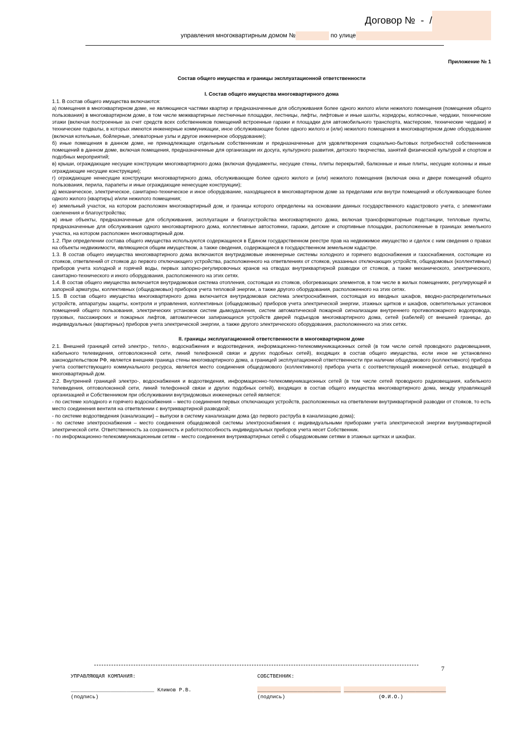Договор № - /
управления многоквартирным домом № по улице
Приложение № 1
Состав общего имущества и границы эксплуатационной ответственности
I. Состав общего имущества многоквартирного дома
1.1. В состав общего имущества включаются:
а) помещения в многоквартирном доме, не являющиеся частями квартир и предназначенные для обслуживания более одного жилого и/или нежилого помещения (помещения общего пользования) в многоквартирном доме, в том числе межквартирные лестничные площадки, лестницы, лифты, лифтовые и иные шахты, коридоры, колясочные, чердаки, технические этажи (включая построенные за счет средств всех собственников помещений встроенные гаражи и площадки для автомобильного транспорта, мастерские, технические чердаки) и технические подвалы, в которых имеются инженерные коммуникации, иное обслуживающее более одного жилого и (или) нежилого помещения в многоквартирном доме оборудование (включая котельные, бойлерные, элеваторные узлы и другое инженерное оборудование);
б) иные помещения в данном доме, не принадлежащие отдельным собственникам и предназначенные для удовлетворения социально-бытовых потребностей собственников помещений в данном доме, включая помещения, предназначенные для организации их досуга, культурного развития, детского творчества, занятий физической культурой и спортом и подобных мероприятий;
в) крыши, ограждающие несущие конструкции многоквартирного дома (включая фундаменты, несущие стены, плиты перекрытий, балконные и иные плиты, несущие колонны и иные ограждающие несущие конструкции);
г) ограждающие ненесущие конструкции многоквартирного дома, обслуживающие более одного жилого и (или) нежилого помещения (включая окна и двери помещений общего пользования, перила, парапеты и иные ограждающие ненесущие конструкции);
д) механическое, электрическое, санитарно-техническое и иное оборудование, находящееся в многоквартирном доме за пределами или внутри помещений и обслуживающее более одного жилого (квартиры) и/или нежилого помещения;
е) земельный участок, на котором расположен многоквартирный дом, и границы которого определены на основании данных государственного кадастрового учета, с элементами озеленения и благоустройства;
ж) иные объекты, предназначенные для обслуживания, эксплуатации и благоустройства многоквартирного дома, включая трансформаторные подстанции, тепловые пункты, предназначенные для обслуживания одного многоквартирного дома, коллективные автостоянки, гаражи, детские и спортивные площадки, расположенные в границах земельного участка, на котором расположен многоквартирный дом.
1.2. При определении состава общего имущества используются содержащиеся в Едином государственном реестре прав на недвижимое имущество и сделок с ним сведения о правах на объекты недвижимости, являющиеся общим имуществом, а также сведения, содержащиеся в государственном земельном кадастре.
1.3. В состав общего имущества многоквартирного дома включаются внутридомовые инженерные системы холодного и горячего водоснабжения и газоснабжения, состоящие из стояков, ответвлений от стояков до первого отключающего устройства, расположенного на ответвлениях от стояков, указанных отключающих устройств, общедомовых (коллективных) приборов учета холодной и горячей воды, первых запорно-регулировочных кранов на отводах внутриквартирной разводки от стояков, а также механического, электрического, санитарно-технического и иного оборудования, расположенного на этих сетях.
1.4. В состав общего имущества включается внутридомовая система отопления, состоящая из стояков, обогревающих элементов, в том числе в жилых помещениях, регулирующей и запорной арматуры, коллективных (общедомовых) приборов учета тепловой энергии, а также другого оборудования, расположенного на этих сетях.
1.5. В состав общего имущества многоквартирного дома включается внутридомовая система электроснабжения, состоящая из вводных шкафов, вводно-распределительных устройств, аппаратуры защиты, контроля и управления, коллективных (общедомовых) приборов учета электрической энергии, этажных щитков и шкафов, осветительных установок помещений общего пользования, электрических установок систем дымоудаления, систем автоматической пожарной сигнализации внутреннего противопожарного водопровода, грузовых, пассажирских и пожарных лифтов, автоматически запирающихся устройств дверей подъездов многоквартирного дома, сетей (кабелей) от внешней границы, до индивидуальных (квартирных) приборов учета электрической энергии, а также другого электрического оборудования, расположенного на этих сетях.
II. границы эксплуатационной ответственности в многоквартирном доме
2.1. Внешней границей сетей электро-, тепло-, водоснабжения и водоотведения, информационно-телекоммуникационных сетей (в том числе сетей проводного радиовещания, кабельного телевидения, оптоволоконной сети, линий телефонной связи и других подобных сетей), входящих в состав общего имущества, если иное не установлено законодательством РФ, является внешняя граница стены многоквартирного дома, а границей эксплуатационной ответственности при наличии общедомового (коллективного) прибора учета соответствующего коммунального ресурса, является место соединения общедомового (коллективного) прибора учета с соответствующей инженерной сетью, входящей в многоквартирный дом.
2.2. Внутренней границей электро-, водоснабжения и водоотведения, информационно-телекоммуникационных сетей (в том числе сетей проводного радиовещания, кабельного телевидения, оптоволоконной сети, линий телефонной связи и других подобных сетей), входящих в состав общего имущества многоквартирного дома, между управляющей организацией и Собственником при обслуживании внутридомовых инженерных сетей является:
- по системе холодного и горячего водоснабжения – место соединения первых отключающих устройств, расположенных на ответвлении внутриквартирной разводки от стояков, то есть место соединения вентиля на ответвлении с внутриквартирной разводкой;
- по системе водоотведения (канализации) – выпуски в систему канализации дома (до первого раструба в канализацию дома);
- по системе электроснабжения – место соединения общедомовой системы электроснабжения с индивидуальными приборами учета электрической энергии внутриквартирной электрической сети. Ответственность за сохранность и работоспособность индивидуальных приборов учета несет Собственник.
- по информационно-телекоммуникационным сетям – место соединения внутриквартирных сетей с общедомовыми сетями в этажных щитках и шкафах.
7
УПРАВЛЯЮЩАЯ КОМПАНИЯ:
___________________________ Климов Р.В.
(подпись)
СОБСТВЕННИК:
___________________________ _________________________________
(подпись) (Ф.И.О.)